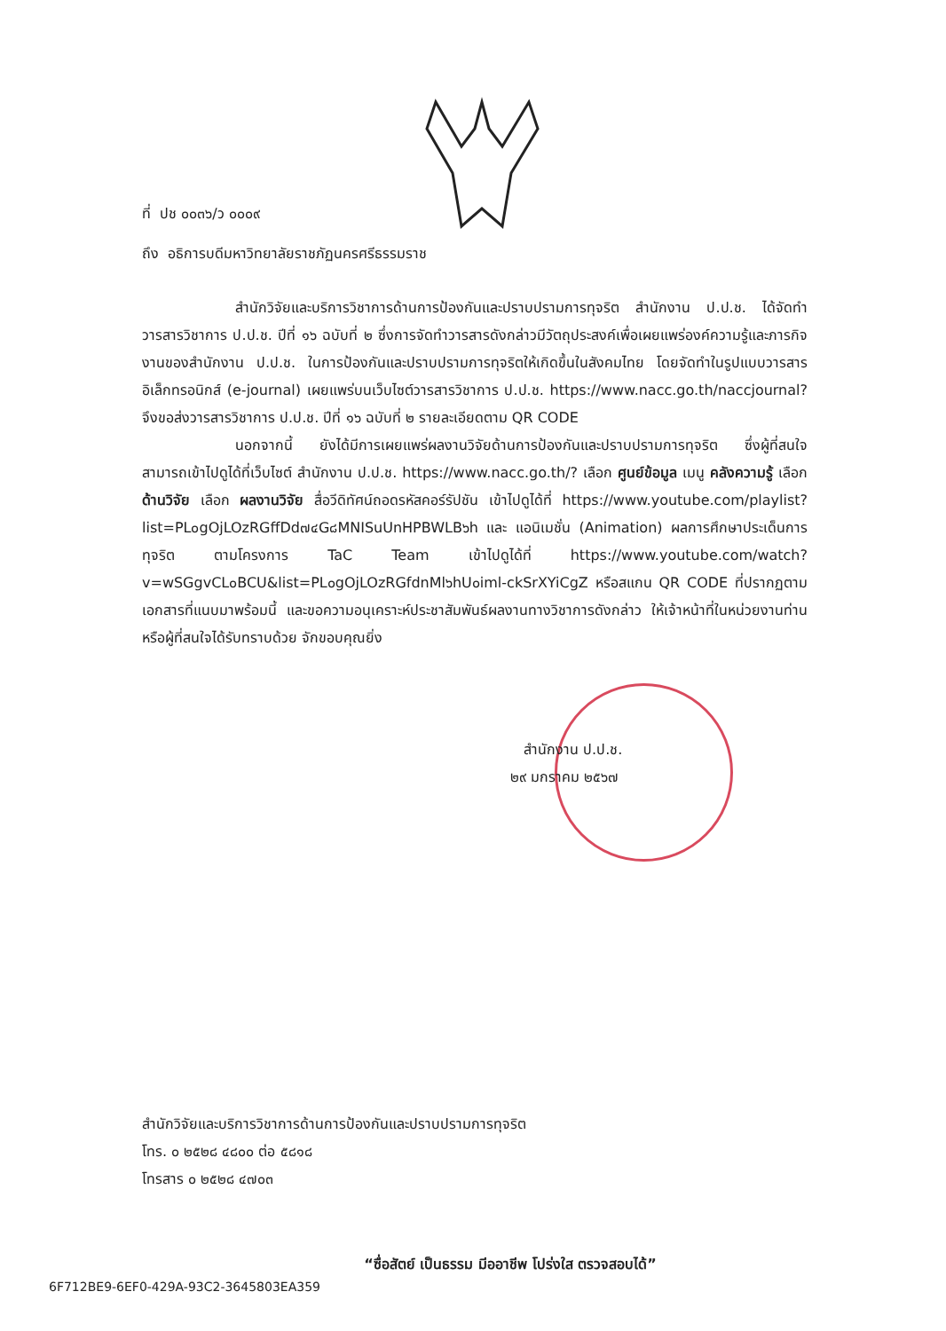ที่ ปช ๐๐๓๖/ว ๐๐๐๙
ถึง อธิการบดีมหาวิทยาลัยราชภัฏนครศรีธรรมราช
สำนักวิจัยและบริการวิชาการด้านการป้องกันและปราบปรามการทุจริต สำนักงาน ป.ป.ช. ได้จัดทำวารสารวิชาการ ป.ป.ช. ปีที่ ๑๖ ฉบับที่ ๒ ซึ่งการจัดทำวารสารดังกล่าวมีวัตถุประสงค์เพื่อเผยแพร่องค์ความรู้และภารกิจงานของสำนักงาน ป.ป.ช. ในการป้องกันและปราบปรามการทุจริตให้เกิดขึ้นในสังคมไทย โดยจัดทำในรูปแบบวารสารอิเล็กทรอนิกส์ (e-journal) เผยแพร่บนเว็บไซต์วารสารวิชาการ ป.ป.ช. https://www.nacc.go.th/naccjournal? จึงขอส่งวารสารวิชาการ ป.ป.ช. ปีที่ ๑๖ ฉบับที่ ๒ รายละเอียดตาม QR CODE
นอกจากนี้ ยังได้มีการเผยแพร่ผลงานวิจัยด้านการป้องกันและปราบปรามการทุจริต ซึ่งผู้ที่สนใจสามารถเข้าไปดูได้ที่เว็บไซต์ สำนักงาน ป.ป.ช. https://www.nacc.go.th/? เลือก ศูนย์ข้อมูล เมนู คลังความรู้ เลือก ด้านวิจัย เลือก ผลงานวิจัย สื่อวีดิทัศน์ถอดรหัสคอร์รัปชัน เข้าไปดูได้ที่ https://www.youtube.com/playlist?list=PL๐gOjLOzRGffDd๗๔G๘MNISuUnHPBWLB๖h และ แอนิเมชั่น (Animation) ผลการศึกษาประเด็นการทุจริต ตามโครงการ TaC Team เข้าไปดูได้ที่ https://www.youtube.com/watch?v=wSGgvCL๐BCU&list=PL๐gOjLOzRGfdnMl๖hU๐iml-ckSrXYiCgZ หรือสแกน QR CODE ที่ปรากฏตามเอกสารที่แนบมาพร้อมนี้ และขอความอนุเคราะห์ประชาสัมพันธ์ผลงานทางวิชาการดังกล่าว ให้เจ้าหน้าที่ในหน่วยงานท่านหรือผู้ที่สนใจได้รับทราบด้วย จักขอบคุณยิ่ง
สำนักงาน ป.ป.ช.
๒๙ มกราคม ๒๕๖๗
สำนักวิจัยและบริการวิชาการด้านการป้องกันและปราบปรามการทุจริต
โทร. ๐ ๒๕๒๘ ๔๘๐๐ ต่อ ๕๘๑๘
โทรสาร ๐ ๒๕๒๘ ๔๗๐๓
“ซื่อสัตย์ เป็นธรรม มีออาชีพ โปร่งใส ตรวจสอบได้”
6F712BE9-6EF0-429A-93C2-3645803EA359